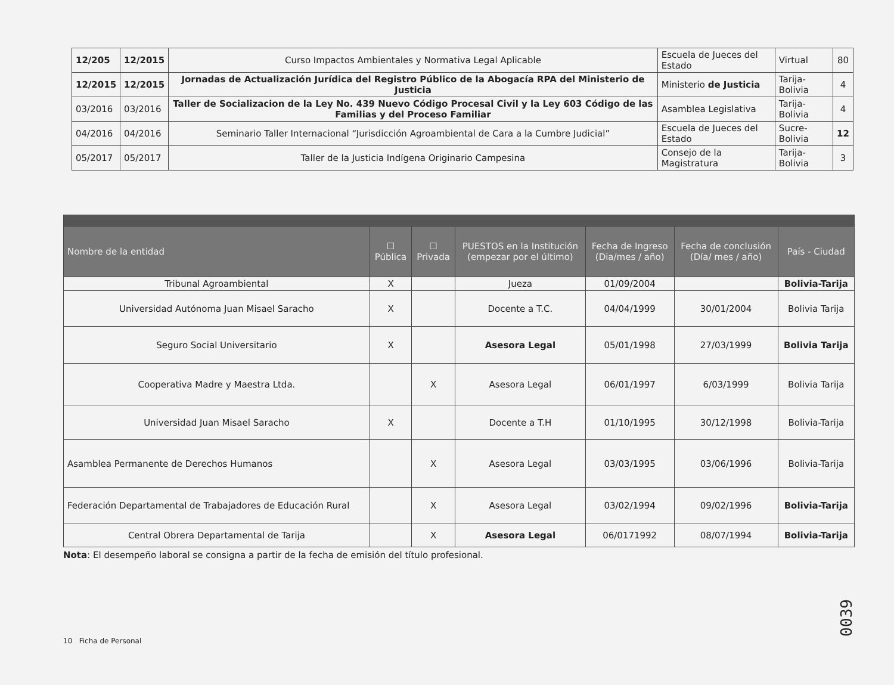| 12/205 | 12/2015 | Curso Impactos Ambientales y Normativa Legal Aplicable | Escuela de Jueces del Estado | Virtual | 80 |
| 12/2015 | 12/2015 | Jornadas de Actualización Jurídica del Registro Público de la Abogacía RPA del Ministerio de Justicia | Ministerio de Justicia | Tarija-Bolivia | 4 |
| 03/2016 | 03/2016 | Taller de Socializacion de la Ley No. 439 Nuevo Código Procesal Civil y la Ley 603 Código de las Familias y del Proceso Familiar | Asamblea Legislativa | Tarija-Bolivia | 4 |
| 04/2016 | 04/2016 | Seminario Taller Internacional “Jurisdicción Agroambiental de Cara a la Cumbre Judicial” | Escuela de Jueces del Estado | Sucre-Bolivia | 12 |
| 05/2017 | 05/2017 | Taller de la Justicia Indígena Originario Campesina | Consejo de la Magistratura | Tarija-Bolivia | 3 |
| Nombre de la entidad | ☐ Pública | ☐ Privada | PUESTOS en la Institución (empezar por el último) | Fecha de Ingreso (Dia/mes / año) | Fecha de conclusión (Día/ mes / año) | País - Ciudad | |
| --- | --- | --- | --- | --- | --- | --- | --- |
| Tribunal Agroambiental | X | | Jueza | 01/09/2004 | | Bolivia-Tarija | |
| Universidad Autónoma Juan Misael Saracho | X | | Docente a T.C. | 04/04/1999 | 30/01/2004 | Bolivia Tarija | |
| Seguro Social Universitario | X | | Asesora Legal | 05/01/1998 | 27/03/1999 | Bolivia Tarija | |
| Cooperativa Madre y Maestra Ltda. | | X | Asesora Legal | 06/01/1997 | 6/03/1999 | Bolivia Tarija | |
| Universidad Juan Misael Saracho | X | | Docente a T.H | 01/10/1995 | 30/12/1998 | Bolivia-Tarija | |
| Asamblea Permanente de Derechos Humanos | | X | Asesora Legal | 03/03/1995 | 03/06/1996 | Bolivia-Tarija | |
| Federación Departamental de Trabajadores de Educación Rural | | X | Asesora Legal | 03/02/1994 | 09/02/1996 | Bolivia-Tarija | |
| Central Obrera Departamental de Tarija | | X | Asesora Legal | 06/0171992 | 08/07/1994 | Bolivia-Tarija | |
Nota: El desempeño laboral se consigna a partir de la fecha de emisión del título profesional.
10 Ficha de Personal
0039